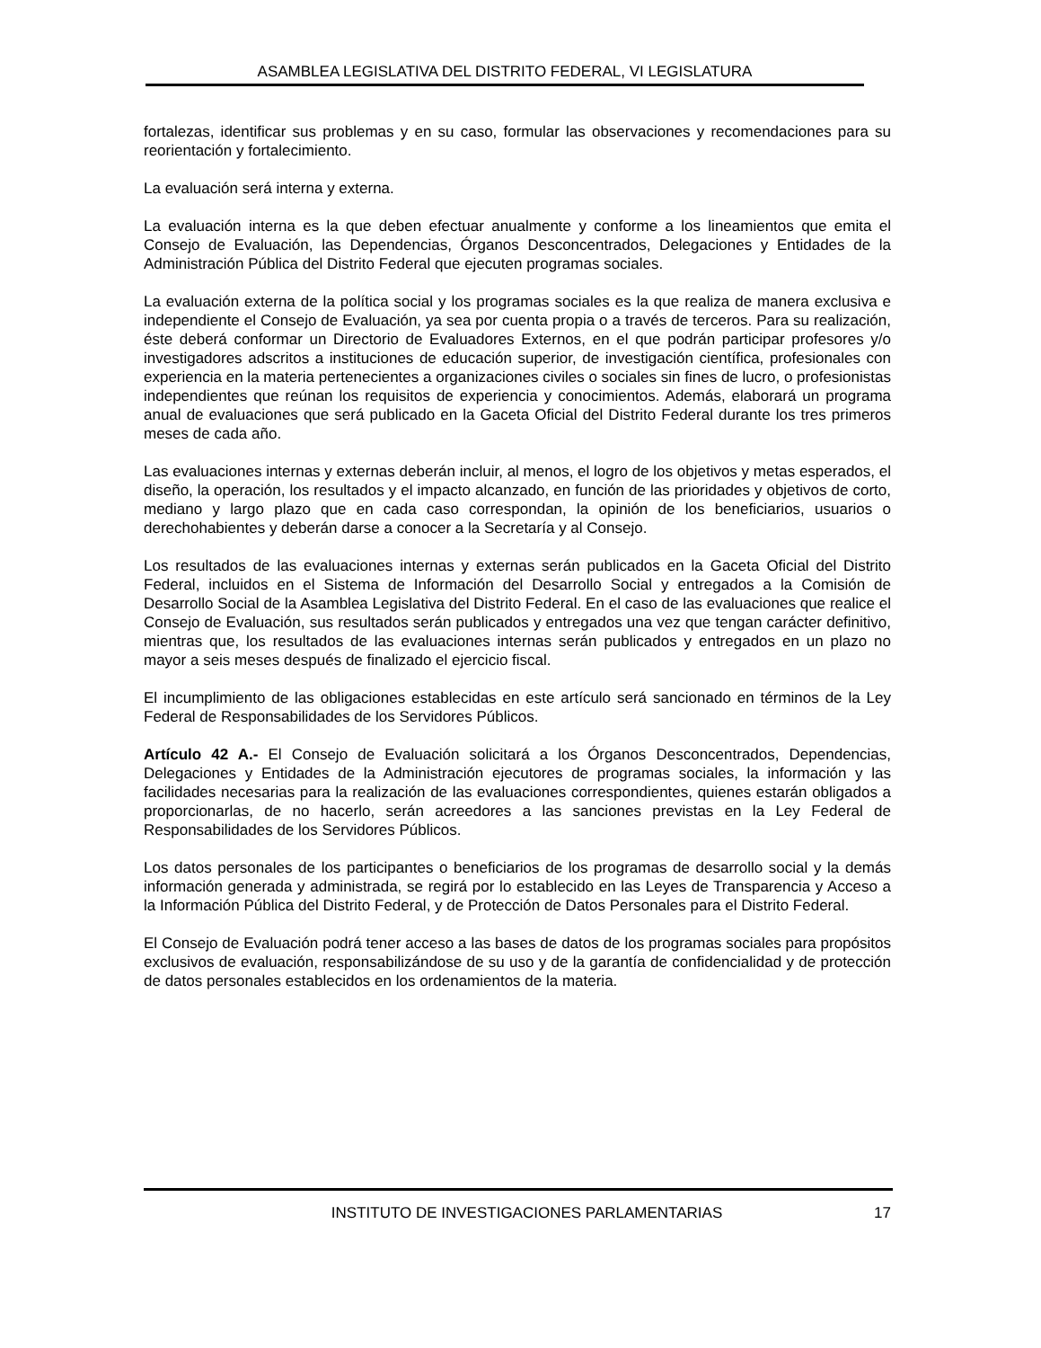ASAMBLEA LEGISLATIVA DEL DISTRITO FEDERAL, VI LEGISLATURA
fortalezas, identificar sus problemas y en su caso, formular las observaciones y recomendaciones para su reorientación y fortalecimiento.
La evaluación será interna y externa.
La evaluación interna es la que deben efectuar anualmente y conforme a los lineamientos que emita el Consejo de Evaluación, las Dependencias, Órganos Desconcentrados, Delegaciones y Entidades de la Administración Pública del Distrito Federal que ejecuten programas sociales.
La evaluación externa de la política social y los programas sociales es la que realiza de manera exclusiva e independiente el Consejo de Evaluación, ya sea por cuenta propia o a través de terceros. Para su realización, éste deberá conformar un Directorio de Evaluadores Externos, en el que podrán participar profesores y/o investigadores adscritos a instituciones de educación superior, de investigación científica, profesionales con experiencia en la materia pertenecientes a organizaciones civiles o sociales sin fines de lucro, o profesionistas independientes que reúnan los requisitos de experiencia y conocimientos. Además, elaborará un programa anual de evaluaciones que será publicado en la Gaceta Oficial del Distrito Federal durante los tres primeros meses de cada año.
Las evaluaciones internas y externas deberán incluir, al menos, el logro de los objetivos y metas esperados, el diseño, la operación, los resultados y el impacto alcanzado, en función de las prioridades y objetivos de corto, mediano y largo plazo que en cada caso correspondan, la opinión de los beneficiarios, usuarios o derechohabientes y deberán darse a conocer a la Secretaría y al Consejo.
Los resultados de las evaluaciones internas y externas serán publicados en la Gaceta Oficial del Distrito Federal, incluidos en el Sistema de Información del Desarrollo Social y entregados a la Comisión de Desarrollo Social de la Asamblea Legislativa del Distrito Federal. En el caso de las evaluaciones que realice el Consejo de Evaluación, sus resultados serán publicados y entregados una vez que tengan carácter definitivo, mientras que, los resultados de las evaluaciones internas serán publicados y entregados en un plazo no mayor a seis meses después de finalizado el ejercicio fiscal.
El incumplimiento de las obligaciones establecidas en este artículo será sancionado en términos de la Ley Federal de Responsabilidades de los Servidores Públicos.
Artículo 42 A.- El Consejo de Evaluación solicitará a los Órganos Desconcentrados, Dependencias, Delegaciones y Entidades de la Administración ejecutores de programas sociales, la información y las facilidades necesarias para la realización de las evaluaciones correspondientes, quienes estarán obligados a proporcionarlas, de no hacerlo, serán acreedores a las sanciones previstas en la Ley Federal de Responsabilidades de los Servidores Públicos.
Los datos personales de los participantes o beneficiarios de los programas de desarrollo social y la demás información generada y administrada, se regirá por lo establecido en las Leyes de Transparencia y Acceso a la Información Pública del Distrito Federal, y de Protección de Datos Personales para el Distrito Federal.
El Consejo de Evaluación podrá tener acceso a las bases de datos de los programas sociales para propósitos exclusivos de evaluación, responsabilizándose de su uso y de la garantía de confidencialidad y de protección de datos personales establecidos en los ordenamientos de la materia.
INSTITUTO DE INVESTIGACIONES PARLAMENTARIAS 17